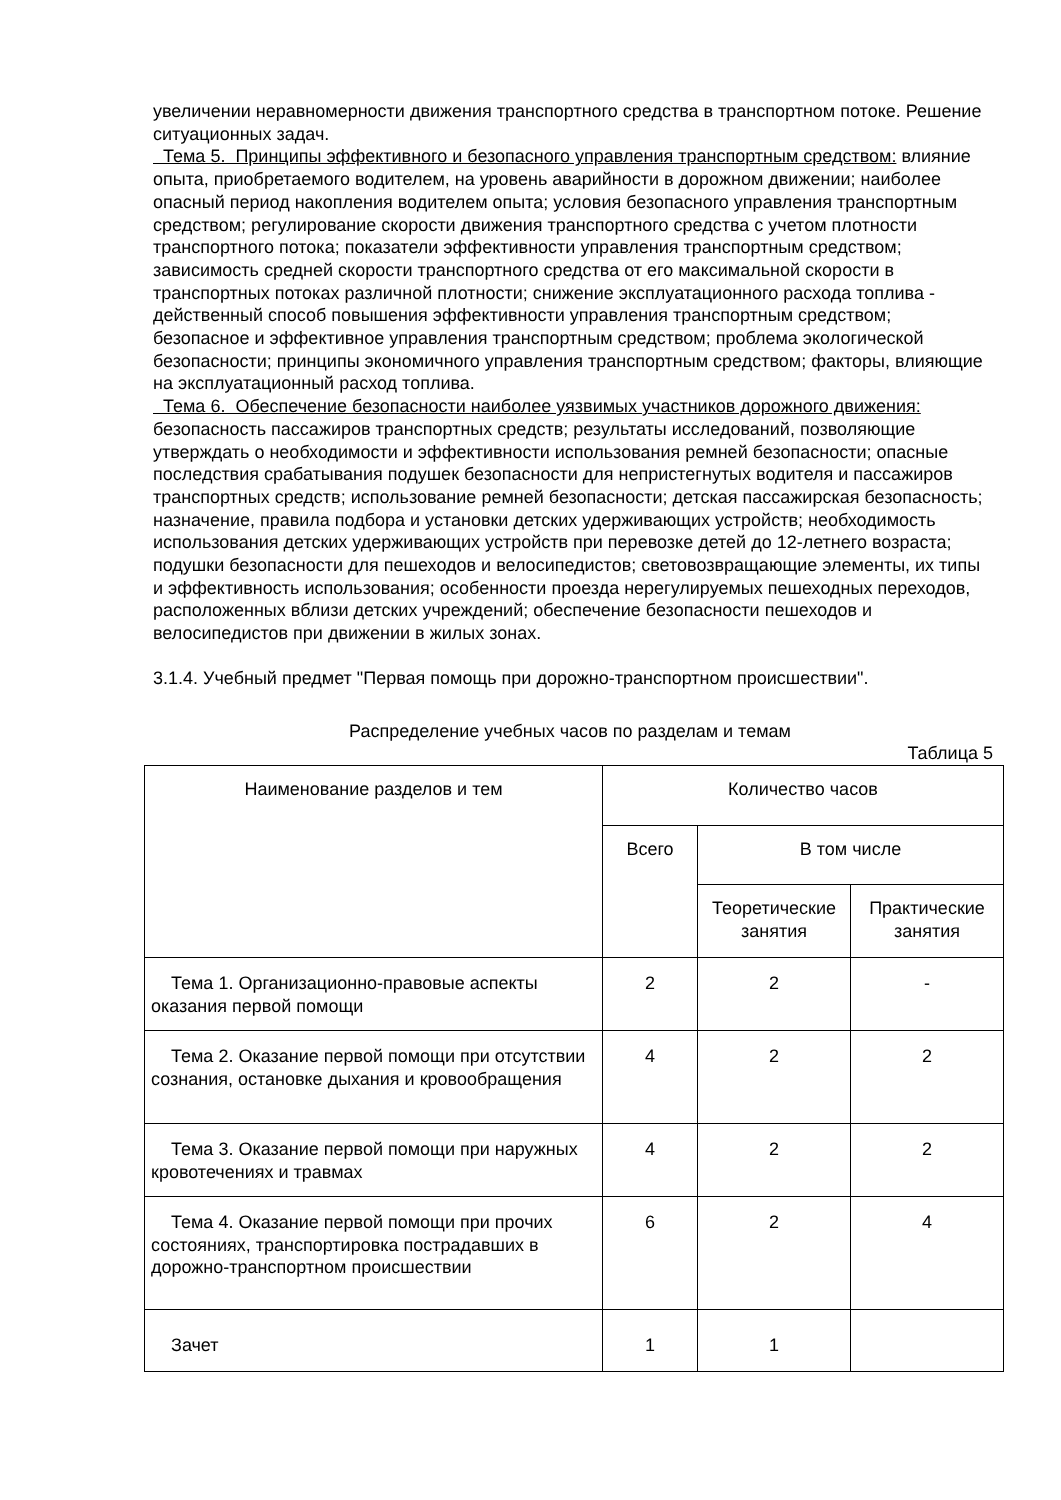увеличении неравномерности движения транспортного средства в транспортном потоке. Решение ситуационных задач.
Тема 5. Принципы эффективного и безопасного управления транспортным средством: влияние опыта, приобретаемого водителем, на уровень аварийности в дорожном движении; наиболее опасный период накопления водителем опыта; условия безопасного управления транспортным средством; регулирование скорости движения транспортного средства с учетом плотности транспортного потока; показатели эффективности управления транспортным средством; зависимость средней скорости транспортного средства от его максимальной скорости в транспортных потоках различной плотности; снижение эксплуатационного расхода топлива - действенный способ повышения эффективности управления транспортным средством; безопасное и эффективное управления транспортным средством; проблема экологической безопасности; принципы экономичного управления транспортным средством; факторы, влияющие на эксплуатационный расход топлива.
Тема 6. Обеспечение безопасности наиболее уязвимых участников дорожного движения: безопасность пассажиров транспортных средств; результаты исследований, позволяющие утверждать о необходимости и эффективности использования ремней безопасности; опасные последствия срабатывания подушек безопасности для непристегнутых водителя и пассажиров транспортных средств; использование ремней безопасности; детская пассажирская безопасность; назначение, правила подбора и установки детских удерживающих устройств; необходимость использования детских удерживающих устройств при перевозке детей до 12-летнего возраста; подушки безопасности для пешеходов и велосипедистов; световозвращающие элементы, их типы и эффективность использования; особенности проезда нерегулируемых пешеходных переходов, расположенных вблизи детских учреждений; обеспечение безопасности пешеходов и велосипедистов при движении в жилых зонах.
3.1.4. Учебный предмет "Первая помощь при дорожно-транспортном происшествии".
Распределение учебных часов по разделам и темам
Таблица 5
| Наименование разделов и тем | Количество часов | | |
| --- | --- | --- | --- |
| | Всего | В том числе | |
| | | Теоретические занятия | Практические занятия |
| Тема 1. Организационно-правовые аспекты оказания первой помощи | 2 | 2 | - |
| Тема 2. Оказание первой помощи при отсутствии сознания, остановке дыхания и кровообращения | 4 | 2 | 2 |
| Тема 3. Оказание первой помощи при наружных кровотечениях и травмах | 4 | 2 | 2 |
| Тема 4. Оказание первой помощи при прочих состояниях, транспортировка пострадавших в дорожно-транспортном происшествии | 6 | 2 | 4 |
| Зачет | 1 | 1 | |